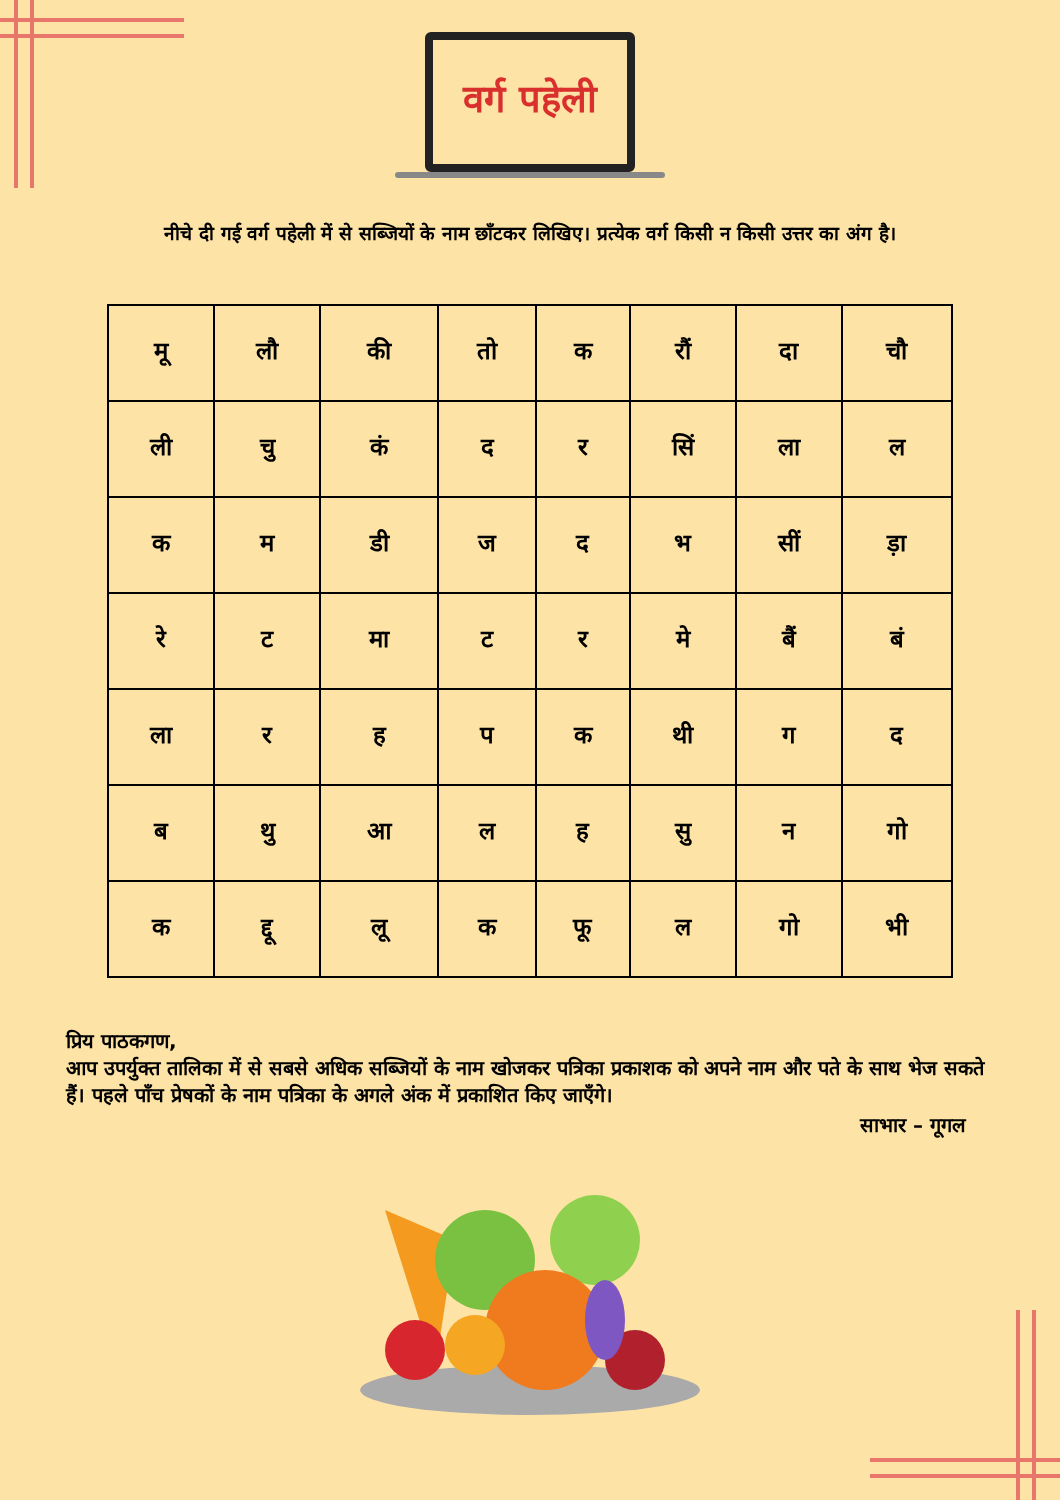वर्ग पहेली
नीचे दी गई वर्ग पहेली में से सब्जियों के नाम छाँटकर लिखिए। प्रत्येक वर्ग किसी न किसी उत्तर का अंग है।
| मू | लौ | की | तो | क | रौं | दा | चौ |
| ली | चु | कं | द | र | सिं | ला | ल |
| क | म | डी | ज | द | भ | सीं | ड़ा |
| रे | ट | मा | ट | र | मे | बैं | बं |
| ला | र | ह | प | क | थी | ग | द |
| ब | थु | आ | ल | ह | सु | न | गो |
| क | द्दू | लू | क | फू | ल | गो | भी |
प्रिय पाठकगण,
आप उपर्युक्त तालिका में से सबसे अधिक सब्जियों के नाम खोजकर पत्रिका प्रकाशक को अपने नाम और पते के साथ भेज सकते हैं। पहले पाँच प्रेषकों के नाम पत्रिका के अगले अंक में प्रकाशित किए जाएँगे।
साभार – गूगल